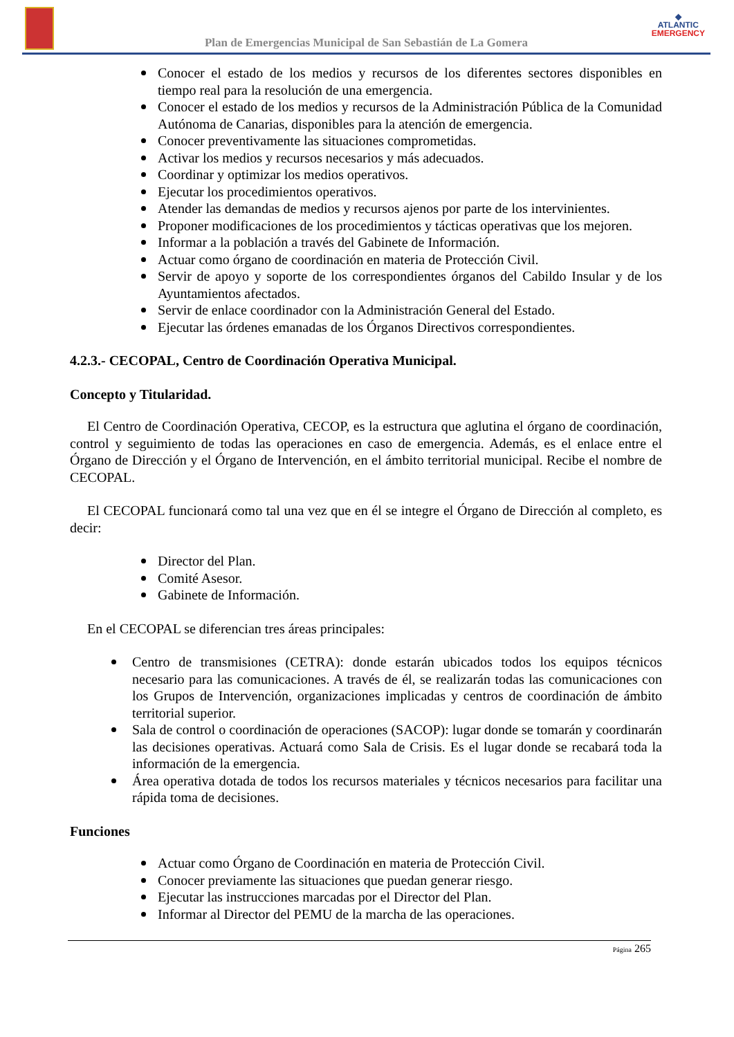Plan de Emergencias Municipal de San Sebastián de La Gomera
◆
ATLANTIC
EMERGENCY
Conocer el estado de los medios y recursos de los diferentes sectores disponibles en tiempo real para la resolución de una emergencia.
Conocer el estado de los medios y recursos de la Administración Pública de la Comunidad Autónoma de Canarias, disponibles para la atención de emergencia.
Conocer preventivamente las situaciones comprometidas.
Activar los medios y recursos necesarios y más adecuados.
Coordinar y optimizar los medios operativos.
Ejecutar los procedimientos operativos.
Atender las demandas de medios y recursos ajenos por parte de los intervinientes.
Proponer modificaciones de los procedimientos y tácticas operativas que los mejoren.
Informar a la población a través del Gabinete de Información.
Actuar como órgano de coordinación en materia de Protección Civil.
Servir de apoyo y soporte de los correspondientes órganos del Cabildo Insular y de los Ayuntamientos afectados.
Servir de enlace coordinador con la Administración General del Estado.
Ejecutar las órdenes emanadas de los Órganos Directivos correspondientes.
4.2.3.- CECOPAL, Centro de Coordinación Operativa Municipal.
Concepto y Titularidad.
El Centro de Coordinación Operativa, CECOP, es la estructura que aglutina el órgano de coordinación, control y seguimiento de todas las operaciones en caso de emergencia. Además, es el enlace entre el Órgano de Dirección y el Órgano de Intervención, en el ámbito territorial municipal. Recibe el nombre de CECOPAL.
El CECOPAL funcionará como tal una vez que en él se integre el Órgano de Dirección al completo, es decir:
Director del Plan.
Comité Asesor.
Gabinete de Información.
En el CECOPAL se diferencian tres áreas principales:
Centro de transmisiones (CETRA): donde estarán ubicados todos los equipos técnicos necesario para las comunicaciones. A través de él, se realizarán todas las comunicaciones con los Grupos de Intervención, organizaciones implicadas y centros de coordinación de ámbito territorial superior.
Sala de control o coordinación de operaciones (SACOP): lugar donde se tomarán y coordinarán las decisiones operativas. Actuará como Sala de Crisis. Es el lugar donde se recabará toda la información de la emergencia.
Área operativa dotada de todos los recursos materiales y técnicos necesarios para facilitar una rápida toma de decisiones.
Funciones
Actuar como Órgano de Coordinación en materia de Protección Civil.
Conocer previamente las situaciones que puedan generar riesgo.
Ejecutar las instrucciones marcadas por el Director del Plan.
Informar al Director del PEMU de la marcha de las operaciones.
Página 265